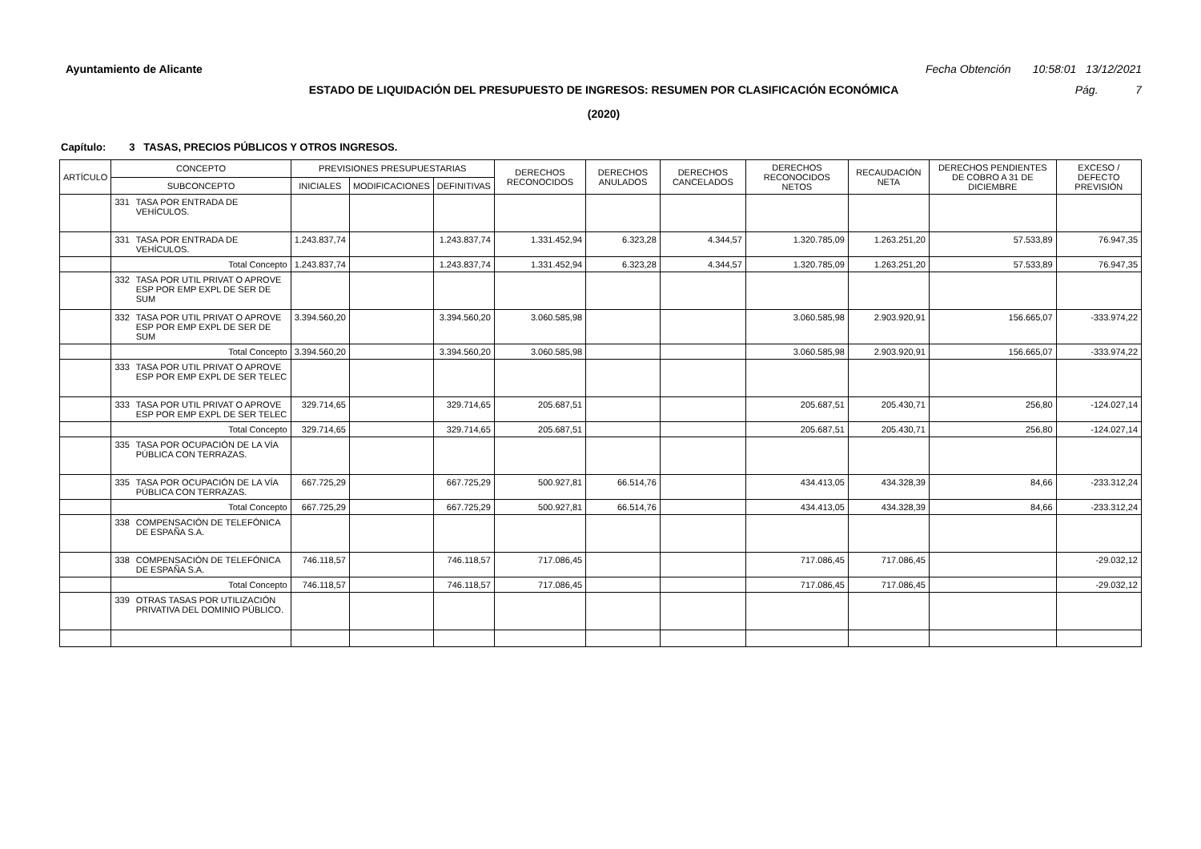Ayuntamiento de Alicante Fecha Obtención 10:58:01 13/12/2021
ESTADO DE LIQUIDACIÓN DEL PRESUPUESTO DE INGRESOS: RESUMEN POR CLASIFICACIÓN ECONÓMICA Pág. 7
(2020)
Capítulo: 3 TASAS, PRECIOS PÚBLICOS Y OTROS INGRESOS.
| ARTÍCULO | CONCEPTO | | PREVISIONES PRESUPUESTARIAS | | | DERECHOS RECONOCIDOS | DERECHOS ANULADOS | DERECHOS CANCELADOS | DERECHOS RECONOCIDOS NETOS | RECAUDACIÓN NETA | DERECHOS PENDIENTES DE COBRO A 31 DE DICIEMBRE | EXCESO / DEFECTO PREVISIÓN |
| --- | --- | --- | --- | --- | --- | --- | --- | --- | --- | --- | --- | --- |
| | SUBCONCEPTO | | INICIALES | MODIFICACIONES | DEFINITIVAS | | | | | | | |
| | 331 | TASA POR ENTRADA DE VEHÍCULOS. | | | | | | | | | | |
| | 331 | TASA POR ENTRADA DE VEHÍCULOS. | 1.243.837,74 | | 1.243.837,74 | 1.331.452,94 | 6.323,28 | 4.344,57 | 1.320.785,09 | 1.263.251,20 | 57.533,89 | 76.947,35 |
| | Total Concepto | | 1.243.837,74 | | 1.243.837,74 | 1.331.452,94 | 6.323,28 | 4.344,57 | 1.320.785,09 | 1.263.251,20 | 57.533,89 | 76.947,35 |
| | 332 | TASA POR UTIL PRIVAT O APROVE ESP POR EMP EXPL DE SER DE SUM | | | | | | | | | | |
| | 332 | TASA POR UTIL PRIVAT O APROVE ESP POR EMP EXPL DE SER DE SUM | 3.394.560,20 | | 3.394.560,20 | 3.060.585,98 | | | 3.060.585,98 | 2.903.920,91 | 156.665,07 | -333.974,22 |
| | Total Concepto | | 3.394.560,20 | | 3.394.560,20 | 3.060.585,98 | | | 3.060.585,98 | 2.903.920,91 | 156.665,07 | -333.974,22 |
| | 333 | TASA POR UTIL PRIVAT O APROVE ESP POR EMP EXPL DE SER TELEC | | | | | | | | | | |
| | 333 | TASA POR UTIL PRIVAT O APROVE ESP POR EMP EXPL DE SER TELEC | 329.714,65 | | 329.714,65 | 205.687,51 | | | 205.687,51 | 205.430,71 | 256,80 | -124.027,14 |
| | Total Concepto | | 329.714,65 | | 329.714,65 | 205.687,51 | | | 205.687,51 | 205.430,71 | 256,80 | -124.027,14 |
| | 335 | TASA POR OCUPACIÓN DE LA VÍA PÚBLICA CON TERRAZAS. | | | | | | | | | | |
| | 335 | TASA POR OCUPACIÓN DE LA VÍA PÚBLICA CON TERRAZAS. | 667.725,29 | | 667.725,29 | 500.927,81 | 66.514,76 | | 434.413,05 | 434.328,39 | 84,66 | -233.312,24 |
| | Total Concepto | | 667.725,29 | | 667.725,29 | 500.927,81 | 66.514,76 | | 434.413,05 | 434.328,39 | 84,66 | -233.312,24 |
| | 338 | COMPENSACIÓN DE TELEFÓNICA DE ESPAÑA S.A. | | | | | | | | | | |
| | 338 | COMPENSACIÓN DE TELEFÓNICA DE ESPAÑA S.A. | 746.118,57 | | 746.118,57 | 717.086,45 | | | 717.086,45 | 717.086,45 | | -29.032,12 |
| | Total Concepto | | 746.118,57 | | 746.118,57 | 717.086,45 | | | 717.086,45 | 717.086,45 | | -29.032,12 |
| | 339 | OTRAS TASAS POR UTILIZACIÓN PRIVATIVA DEL DOMINIO PÚBLICO. | | | | | | | | | | |